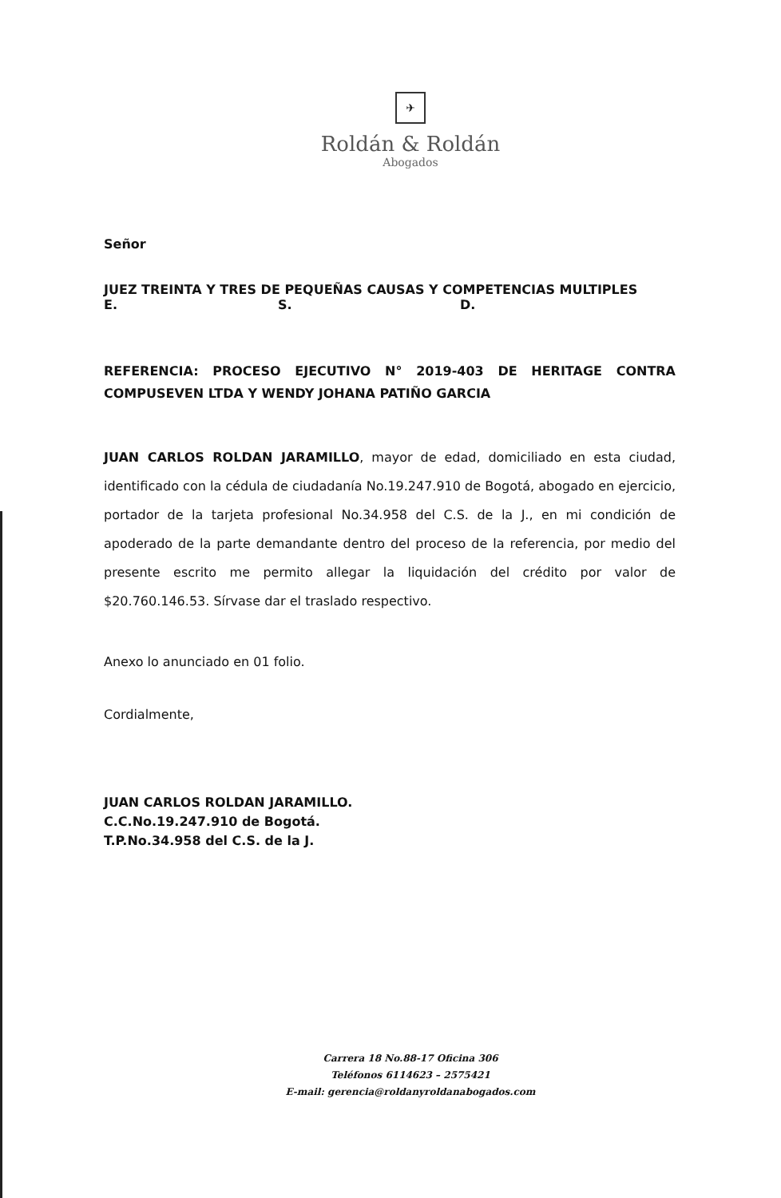✈
Roldán & Roldán
Abogados
Señor
JUEZ TREINTA Y TRES DE PEQUEÑAS CAUSAS Y COMPETENCIAS MULTIPLES
E. S. D.
REFERENCIA: PROCESO EJECUTIVO N° 2019-403 DE HERITAGE CONTRA COMPUSEVEN LTDA Y WENDY JOHANA PATIÑO GARCIA
JUAN CARLOS ROLDAN JARAMILLO, mayor de edad, domiciliado en esta ciudad, identificado con la cédula de ciudadanía No.19.247.910 de Bogotá, abogado en ejercicio, portador de la tarjeta profesional No.34.958 del C.S. de la J., en mi condición de apoderado de la parte demandante dentro del proceso de la referencia, por medio del presente escrito me permito allegar la liquidación del crédito por valor de $20.760.146.53. Sírvase dar el traslado respectivo.
Anexo lo anunciado en 01 folio.
Cordialmente,
JUAN CARLOS ROLDAN JARAMILLO.
C.C.No.19.247.910 de Bogotá.
T.P.No.34.958 del C.S. de la J.
Carrera 18 No.88-17 Oficina 306
Teléfonos 6114623 – 2575421
E-mail: gerencia@roldanyroldanabogados.com